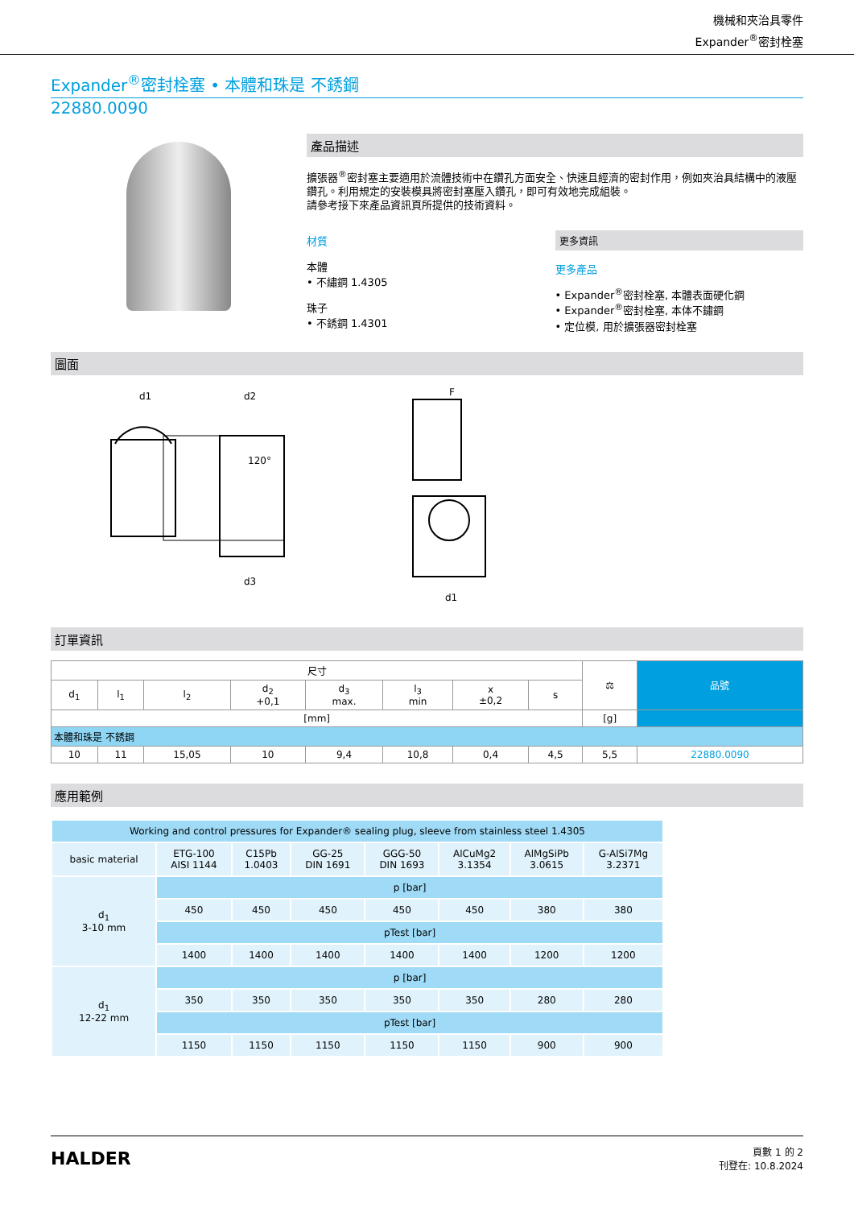機械和夾治具零件
Expander<sup>®</sup>密封栓塞
Expander<sup>®</sup>密封栓塞 • 本體和珠是 不銹鋼
22880.0090
產品描述
擴張器<sup>®</sup>密封塞主要適用於流體技術中在鑽孔方面安全、快速且經濟的密封作用，例如夾治具結構中的液壓鑽孔。利用規定的安裝模具將密封塞壓入鑽孔，即可有效地完成組裝。
請參考接下來產品資訊頁所提供的技術資料。
材質
本體
• 不繡鋼 1.4305
珠子
• 不銹鋼 1.4301
更多資訊
更多產品
• Expander<sup>®</sup>密封栓塞, 本體表面硬化鋼
• Expander<sup>®</sup>密封栓塞, 本体不鏽鋼
• 定位模, 用於擴張器密封栓塞
圖面
d1
d2
120°
d3
F
d1
訂單資訊
| 尺寸 | | | | | | | | ⚖ | 品號 |
| --- | --- | --- | --- | --- | --- | --- | --- | --- | --- |
| d<sub>1</sub> | l<sub>1</sub> | l<sub>2</sub> | d<sub>2</sub> +0,1 | d<sub>3</sub> max. | l<sub>3</sub> min | x ±0,2 | s | | |
| [mm] | | | | | | | | [g] | |
| 本體和珠是 不銹鋼 | | | | | | | | | |
| 10 | 11 | 15,05 | 10 | 9,4 | 10,8 | 0,4 | 4,5 | 5,5 | 22880.0090 |
應用範例
| Working and control pressures for Expander® sealing plug, sleeve from stainless steel 1.4305 | | | | | | | |
| basic material | ETG-100 AISI 1144 | C15Pb 1.0403 | GG-25 DIN 1691 | GGG-50 DIN 1693 | AlCuMg2 3.1354 | AlMgSiPb 3.0615 | G-AlSi7Mg 3.2371 |
| d<sub>1</sub> 3-10 mm | p [bar] | | | | | | |
| | 450 | 450 | 450 | 450 | 450 | 380 | 380 |
| | pTest [bar] | | | | | | |
| | 1400 | 1400 | 1400 | 1400 | 1400 | 1200 | 1200 |
| d<sub>1</sub> 12-22 mm | p [bar] | | | | | | |
| | 350 | 350 | 350 | 350 | 350 | 280 | 280 |
| | pTest [bar] | | | | | | |
| | 1150 | 1150 | 1150 | 1150 | 1150 | 900 | 900 |
HALDER
頁數 1 的 2
刊登在: 10.8.2024